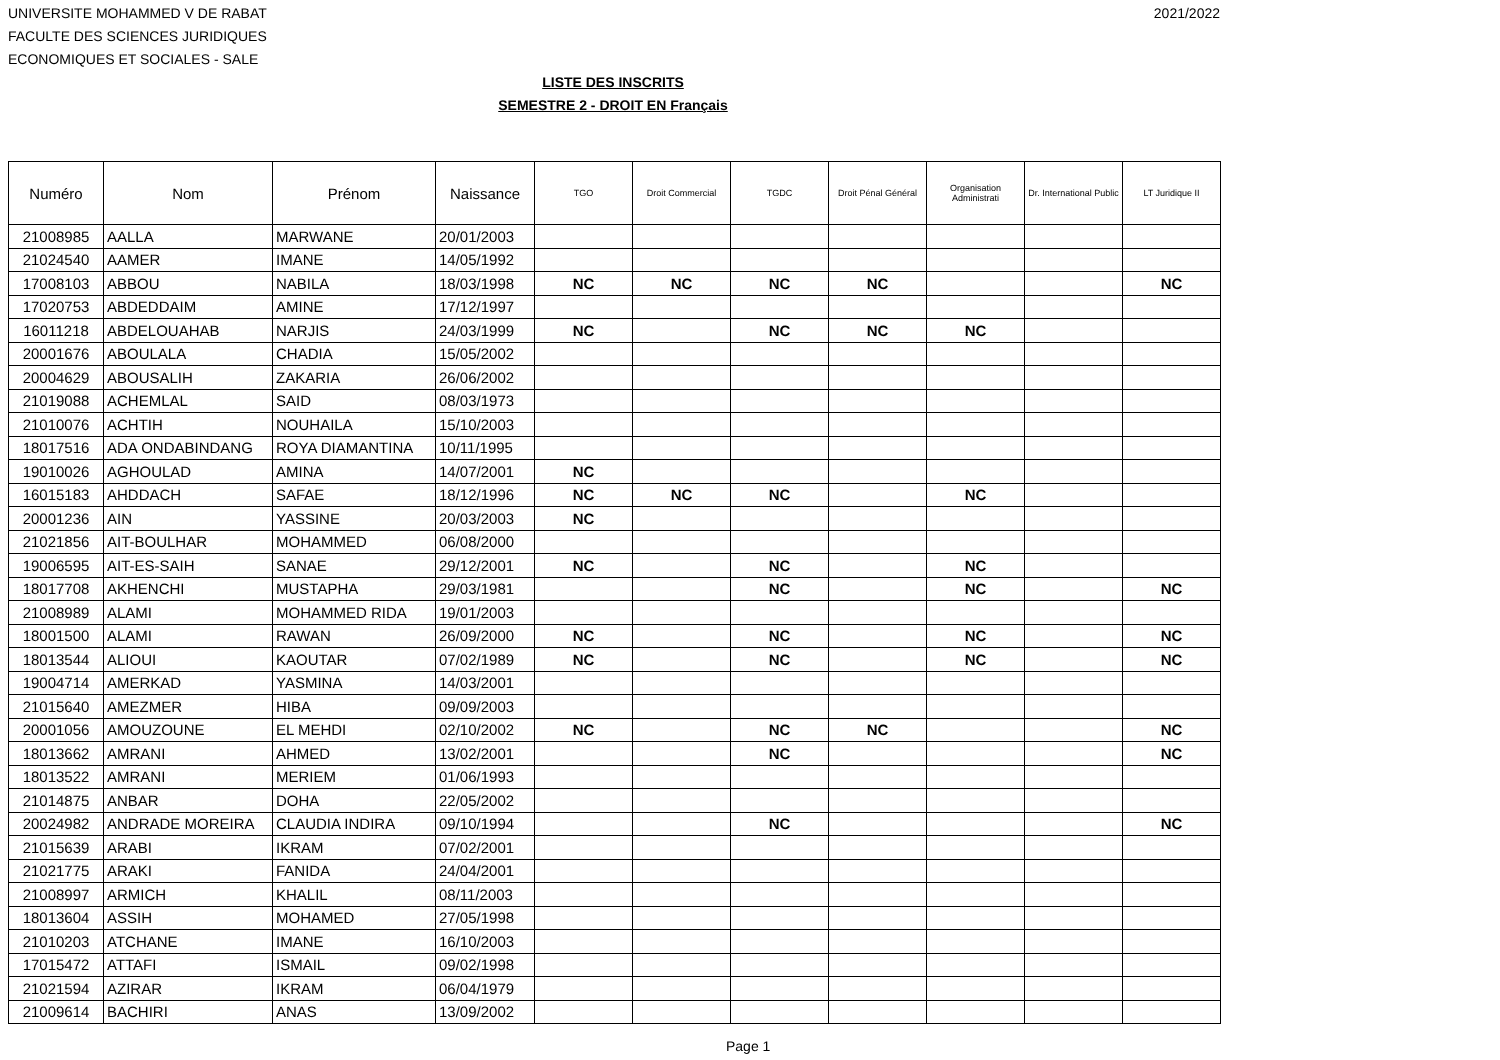UNIVERSITE MOHAMMED V DE RABAT
FACULTE DES SCIENCES JURIDIQUES
ECONOMIQUES ET SOCIALES - SALE
2021/2022
LISTE DES INSCRITS
SEMESTRE 2 - DROIT EN Français
| Numéro | Nom | Prénom | Naissance | TGO | Droit Commercial | TGDC | Droit Pénal Général | Organisation Administrati | Dr. International Public | LT Juridique II |
| --- | --- | --- | --- | --- | --- | --- | --- | --- | --- | --- |
| 21008985 | AALLA | MARWANE | 20/01/2003 | | | | | | | |
| 21024540 | AAMER | IMANE | 14/05/1992 | | | | | | | |
| 17008103 | ABBOU | NABILA | 18/03/1998 | NC | NC | NC | NC | | | NC |
| 17020753 | ABDEDDAIM | AMINE | 17/12/1997 | | | | | | | |
| 16011218 | ABDELOUAHAB | NARJIS | 24/03/1999 | NC | | NC | NC | NC | | |
| 20001676 | ABOULALA | CHADIA | 15/05/2002 | | | | | | | |
| 20004629 | ABOUSALIH | ZAKARIA | 26/06/2002 | | | | | | | |
| 21019088 | ACHEMLAL | SAID | 08/03/1973 | | | | | | | |
| 21010076 | ACHTIH | NOUHAILA | 15/10/2003 | | | | | | | |
| 18017516 | ADA ONDABINDANG | ROYA DIAMANTINA | 10/11/1995 | | | | | | | |
| 19010026 | AGHOULAD | AMINA | 14/07/2001 | NC | | | | | | |
| 16015183 | AHDDACH | SAFAE | 18/12/1996 | NC | NC | NC | | NC | | |
| 20001236 | AIN | YASSINE | 20/03/2003 | NC | | | | | | |
| 21021856 | AIT-BOULHAR | MOHAMMED | 06/08/2000 | | | | | | | |
| 19006595 | AIT-ES-SAIH | SANAE | 29/12/2001 | NC | | NC | | NC | | |
| 18017708 | AKHENCHI | MUSTAPHA | 29/03/1981 | | | NC | | NC | | NC |
| 21008989 | ALAMI | MOHAMMED RIDA | 19/01/2003 | | | | | | | |
| 18001500 | ALAMI | RAWAN | 26/09/2000 | NC | | NC | | NC | | NC |
| 18013544 | ALIOUI | KAOUTAR | 07/02/1989 | NC | | NC | | NC | | NC |
| 19004714 | AMERKAD | YASMINA | 14/03/2001 | | | | | | | |
| 21015640 | AMEZMER | HIBA | 09/09/2003 | | | | | | | |
| 20001056 | AMOUZOUNE | EL MEHDI | 02/10/2002 | NC | | NC | NC | | | NC |
| 18013662 | AMRANI | AHMED | 13/02/2001 | | | NC | | | | NC |
| 18013522 | AMRANI | MERIEM | 01/06/1993 | | | | | | | |
| 21014875 | ANBAR | DOHA | 22/05/2002 | | | | | | | |
| 20024982 | ANDRADE MOREIRA | CLAUDIA INDIRA | 09/10/1994 | | | NC | | | | NC |
| 21015639 | ARABI | IKRAM | 07/02/2001 | | | | | | | |
| 21021775 | ARAKI | FANIDA | 24/04/2001 | | | | | | | |
| 21008997 | ARMICH | KHALIL | 08/11/2003 | | | | | | | |
| 18013604 | ASSIH | MOHAMED | 27/05/1998 | | | | | | | |
| 21010203 | ATCHANE | IMANE | 16/10/2003 | | | | | | | |
| 17015472 | ATTAFI | ISMAIL | 09/02/1998 | | | | | | | |
| 21021594 | AZIRAR | IKRAM | 06/04/1979 | | | | | | | |
| 21009614 | BACHIRI | ANAS | 13/09/2002 | | | | | | | |
Page 1